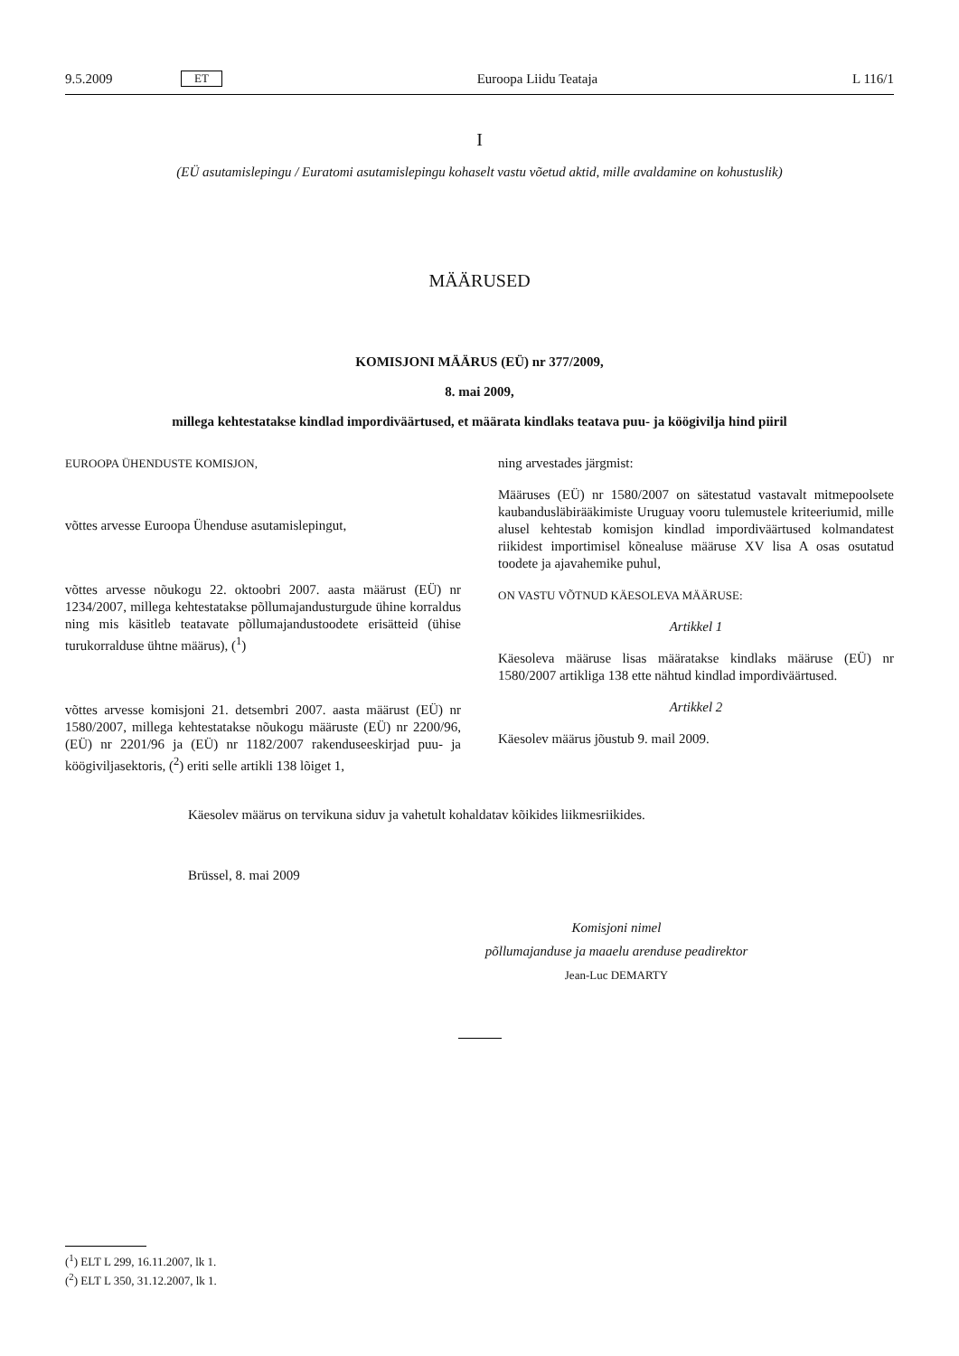9.5.2009 ET Euroopa Liidu Teataja L 116/1
I
(EÜ asutamislepingu / Euratomi asutamislepingu kohaselt vastu võetud aktid, mille avaldamine on kohustuslik)
MÄÄRUSED
KOMISJONI MÄÄRUS (EÜ) nr 377/2009,
8. mai 2009,
millega kehtestatakse kindlad impordiväärtused, et määrata kindlaks teatava puu- ja köögivilja hind piiril
EUROOPA ÜHENDUSTE KOMISJON,
võttes arvesse Euroopa Ühenduse asutamislepingut,
võttes arvesse nõukogu 22. oktoobri 2007. aasta määrust (EÜ) nr 1234/2007, millega kehtestatakse põllumajandusturgude ühine korraldus ning mis käsitleb teatavate põllumajandustoodete erisätteid (ühise turukorralduse ühtne määrus), (<sup>1</sup>)
võttes arvesse komisjoni 21. detsembri 2007. aasta määrust (EÜ) nr 1580/2007, millega kehtestatakse nõukogu määruste (EÜ) nr 2200/96, (EÜ) nr 2201/96 ja (EÜ) nr 1182/2007 rakenduseeskirjad puu- ja köögiviljasektoris, (<sup>2</sup>) eriti selle artikli 138 lõiget 1,
ning arvestades järgmist:
Määruses (EÜ) nr 1580/2007 on sätestatud vastavalt mitmepoolsete kaubandusläbirääkimiste Uruguay vooru tulemustele kriteeriumid, mille alusel kehtestab komisjon kindlad impordiväärtused kolmandatest riikidest importimisel kõnealuse määruse XV lisa A osas osutatud toodete ja ajavahemike puhul,
ON VASTU VÕTNUD KÄESOLEVA MÄÄRUSE:
Artikkel 1
Käesoleva määruse lisas määratakse kindlaks määruse (EÜ) nr 1580/2007 artikliga 138 ette nähtud kindlad impordiväärtused.
Artikkel 2
Käesolev määrus jõustub 9. mail 2009.
Käesolev määrus on tervikuna siduv ja vahetult kohaldatav kõikides liikmesriikides.
Brüssel, 8. mai 2009
Komisjoni nimel
põllumajanduse ja maaelu arenduse peadirektor
Jean-Luc DEMARTY
(<sup>1</sup>) ELT L 299, 16.11.2007, lk 1.
(<sup>2</sup>) ELT L 350, 31.12.2007, lk 1.